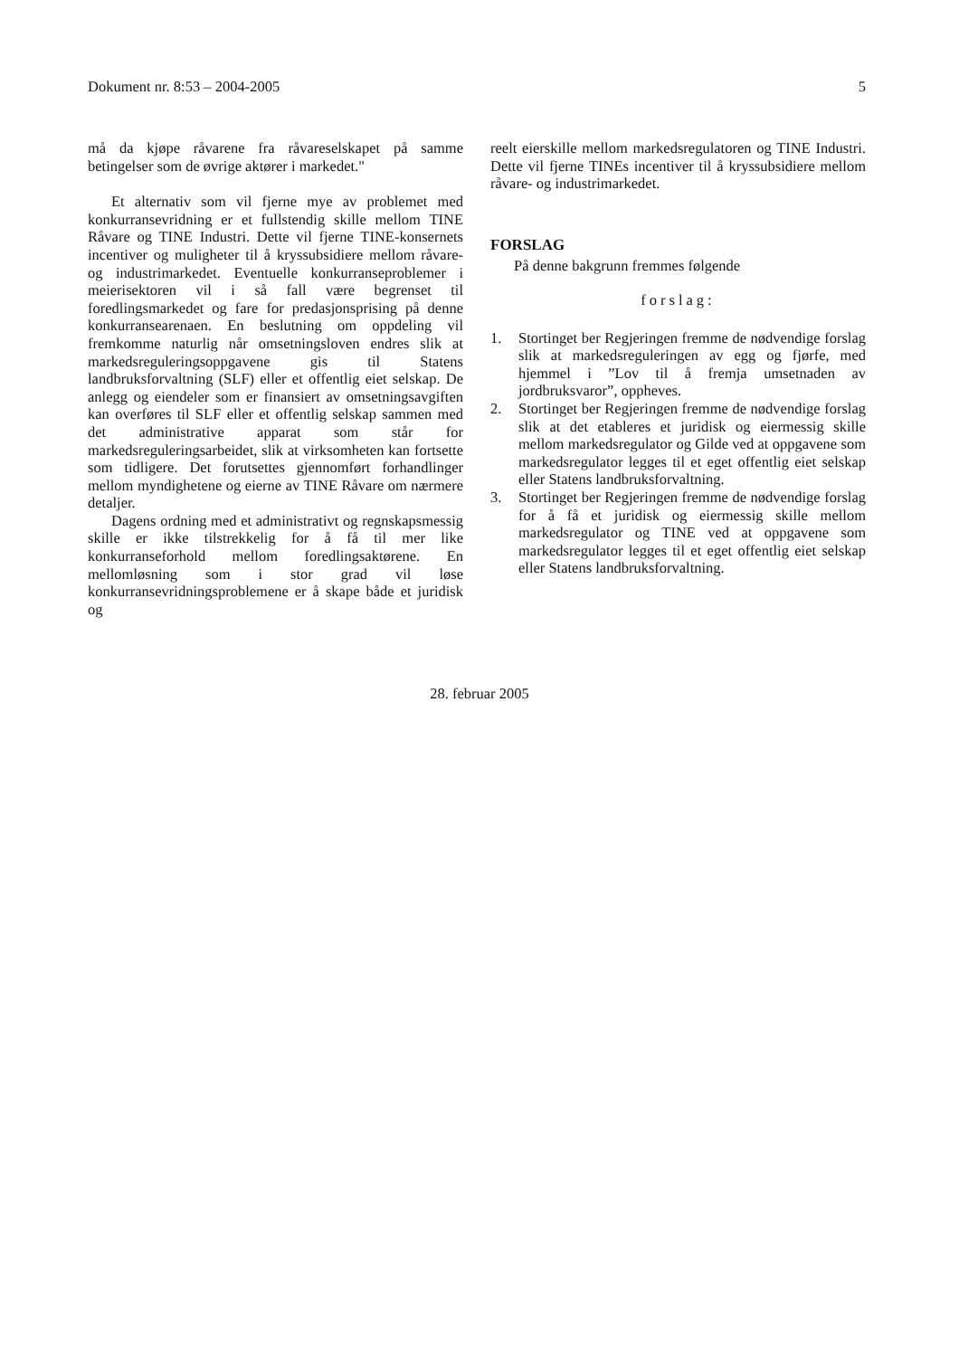Dokument nr. 8:53 – 2004-2005 5
må da kjøpe råvarene fra råvareselskapet på samme betingelser som de øvrige aktører i markedet."
Et alternativ som vil fjerne mye av problemet med konkurransevridning er et fullstendig skille mellom TINE Råvare og TINE Industri. Dette vil fjerne TINE-konsernets incentiver og muligheter til å kryssubsidiere mellom råvare- og industrimarkedet. Eventuelle konkurranseproblemer i meierisektoren vil i så fall være begrenset til foredlingsmarkedet og fare for predasjonsprising på denne konkurransearenaen. En beslutning om oppdeling vil fremkomme naturlig når omsetningsloven endres slik at markedsreguleringsoppgavene gis til Statens landbruksforvaltning (SLF) eller et offentlig eiet selskap. De anlegg og eiendeler som er finansiert av omsetningsavgiften kan overføres til SLF eller et offentlig selskap sammen med det administrative apparat som står for markedsreguleringsarbeidet, slik at virksomheten kan fortsette som tidligere. Det forutsettes gjennomført forhandlinger mellom myndighetene og eierne av TINE Råvare om nærmere detaljer.
Dagens ordning med et administrativt og regnskapsmessig skille er ikke tilstrekkelig for å få til mer like konkurranseforhold mellom foredlingsaktørene. En mellomløsning som i stor grad vil løse konkurransevridningsproblemene er å skape både et juridisk og
reelt eierskille mellom markedsregulatoren og TINE Industri. Dette vil fjerne TINEs incentiver til å kryssubsidiere mellom råvare- og industrimarkedet.
FORSLAG
På denne bakgrunn fremmes følgende
forslag:
1. Stortinget ber Regjeringen fremme de nødvendige forslag slik at markedsreguleringen av egg og fjørfe, med hjemmel i ”Lov til å fremja umsetnaden av jordbruksvaror”, oppheves.
2. Stortinget ber Regjeringen fremme de nødvendige forslag slik at det etableres et juridisk og eiermessig skille mellom markedsregulator og Gilde ved at oppgavene som markedsregulator legges til et eget offentlig eiet selskap eller Statens landbruksforvaltning.
3. Stortinget ber Regjeringen fremme de nødvendige forslag for å få et juridisk og eiermessig skille mellom markedsregulator og TINE ved at oppgavene som markedsregulator legges til et eget offentlig eiet selskap eller Statens landbruksforvaltning.
28. februar 2005